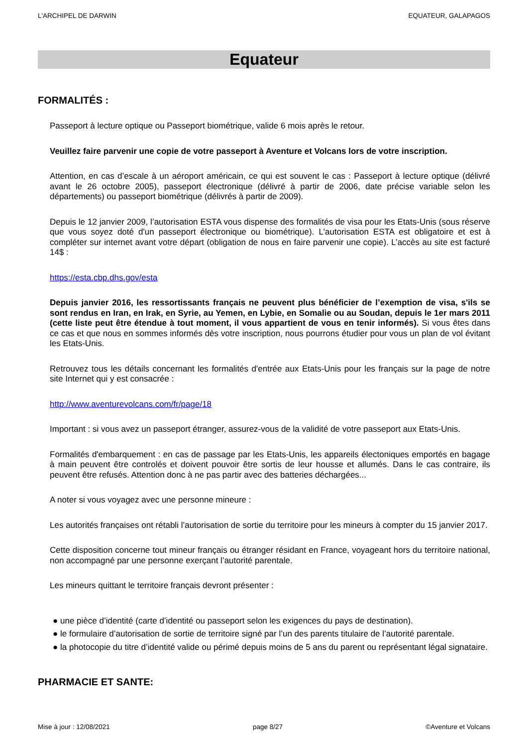L'ARCHIPEL DE DARWIN EQUATEUR, GALAPAGOS
Equateur
FORMALITÉS :
Passeport à lecture optique ou Passeport biométrique, valide 6 mois après le retour.
Veuillez faire parvenir une copie de votre passeport à Aventure et Volcans lors de votre inscription.
Attention, en cas d’escale à un aéroport américain, ce qui est souvent le cas : Passeport à lecture optique (délivré avant le 26 octobre 2005), passeport électronique (délivré à partir de 2006, date précise variable selon les départements) ou passeport biométrique (délivrés à partir de 2009).
Depuis le 12 janvier 2009, l’autorisation ESTA vous dispense des formalités de visa pour les Etats-Unis (sous réserve que vous soyez doté d'un passeport électronique ou biométrique). L'autorisation ESTA est obligatoire et est à compléter sur internet avant votre départ (obligation de nous en faire parvenir une copie). L’accès au site est facturé 14$ :
https://esta.cbp.dhs.gov/esta
Depuis janvier 2016, les ressortissants français ne peuvent plus bénéficier de l’exemption de visa, s'ils se sont rendus en Iran, en Irak, en Syrie, au Yemen, en Lybie, en Somalie ou au Soudan, depuis le 1er mars 2011 (cette liste peut être étendue à tout moment, il vous appartient de vous en tenir informés). Si vous êtes dans ce cas et que nous en sommes informés dès votre inscription, nous pourrons étudier pour vous un plan de vol évitant les Etats-Unis.
Retrouvez tous les détails concernant les formalités d'entrée aux Etats-Unis pour les français sur la page de notre site Internet qui y est consacrée :
http://www.aventurevolcans.com/fr/page/18
Important : si vous avez un passeport étranger, assurez-vous de la validité de votre passeport aux Etats-Unis.
Formalités d'embarquement : en cas de passage par les Etats-Unis, les appareils électoniques emportés en bagage à main peuvent être controlés et doivent pouvoir être sortis de leur housse et allumés. Dans le cas contraire, ils peuvent être refusés. Attention donc à ne pas partir avec des batteries déchargées...
A noter si vous voyagez avec une personne mineure :
Les autorités françaises ont rétabli l’autorisation de sortie du territoire pour les mineurs à compter du 15 janvier 2017.
Cette disposition concerne tout mineur français ou étranger résidant en France, voyageant hors du territoire national, non accompagné par une personne exerçant l’autorité parentale.
Les mineurs quittant le territoire français devront présenter :
● une pièce d’identité (carte d’identité ou passeport selon les exigences du pays de destination).
● le formulaire d’autorisation de sortie de territoire signé par l’un des parents titulaire de l’autorité parentale.
● la photocopie du titre d’identité valide ou périmé depuis moins de 5 ans du parent ou représentant légal signataire.
PHARMACIE ET SANTE:
Mise à jour : 12/08/2021 page 8/27 ©Aventure et Volcans